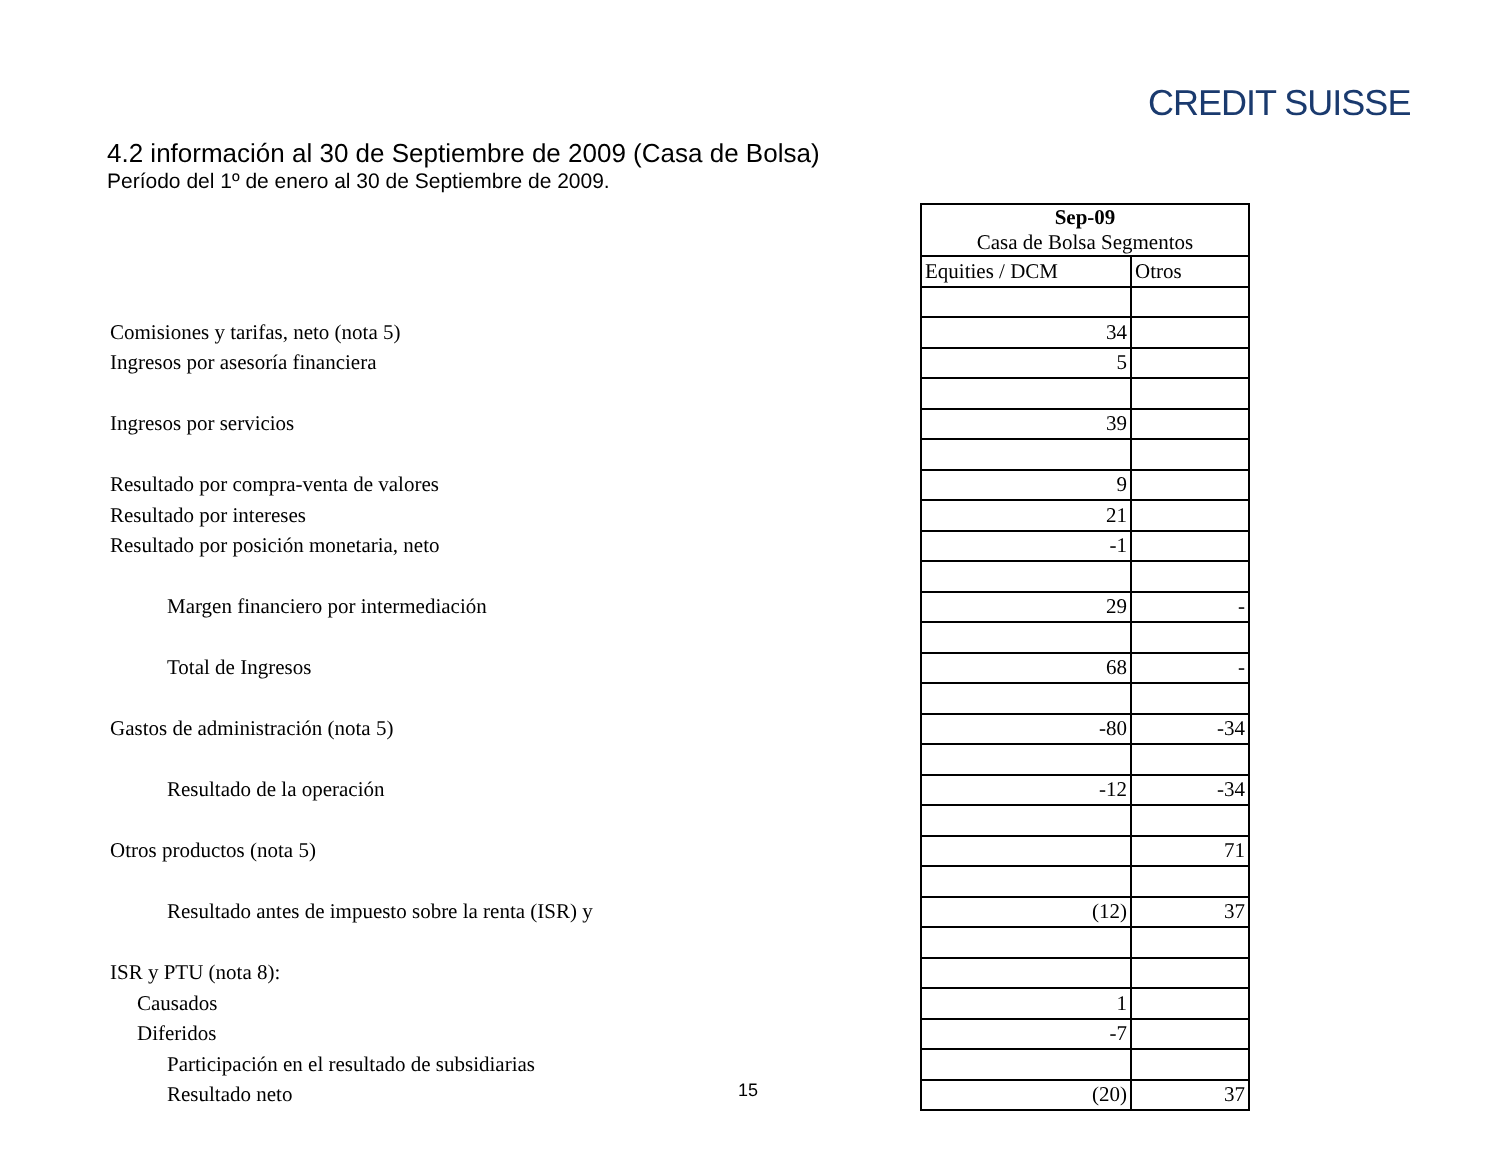CREDIT SUISSE
4.2 información al 30 de Septiembre de 2009 (Casa de Bolsa)
Período del 1º de enero al 30 de Septiembre de 2009.
| | Sep-09 Casa de Bolsa Segmentos | |
| | Equities / DCM | Otros |
| Comisiones y tarifas, neto (nota 5) | 34 | |
| Ingresos por asesoría financiera | 5 | |
| Ingresos por servicios | 39 | |
| Resultado por compra-venta de valores | 9 | |
| Resultado por intereses | 21 | |
| Resultado por posición monetaria, neto | -1 | |
| Margen financiero por intermediación | 29 | - |
| Total de Ingresos | 68 | - |
| Gastos de administración (nota 5) | -80 | -34 |
| Resultado de la operación | -12 | -34 |
| Otros productos (nota 5) | | 71 |
| Resultado antes de impuesto sobre la renta (ISR) y | (12) | 37 |
| ISR y PTU (nota 8): | | |
| Causados | 1 | |
| Diferidos | -7 | |
| Participación en el resultado de subsidiarias | | |
| Resultado neto | (20) | 37 |
15